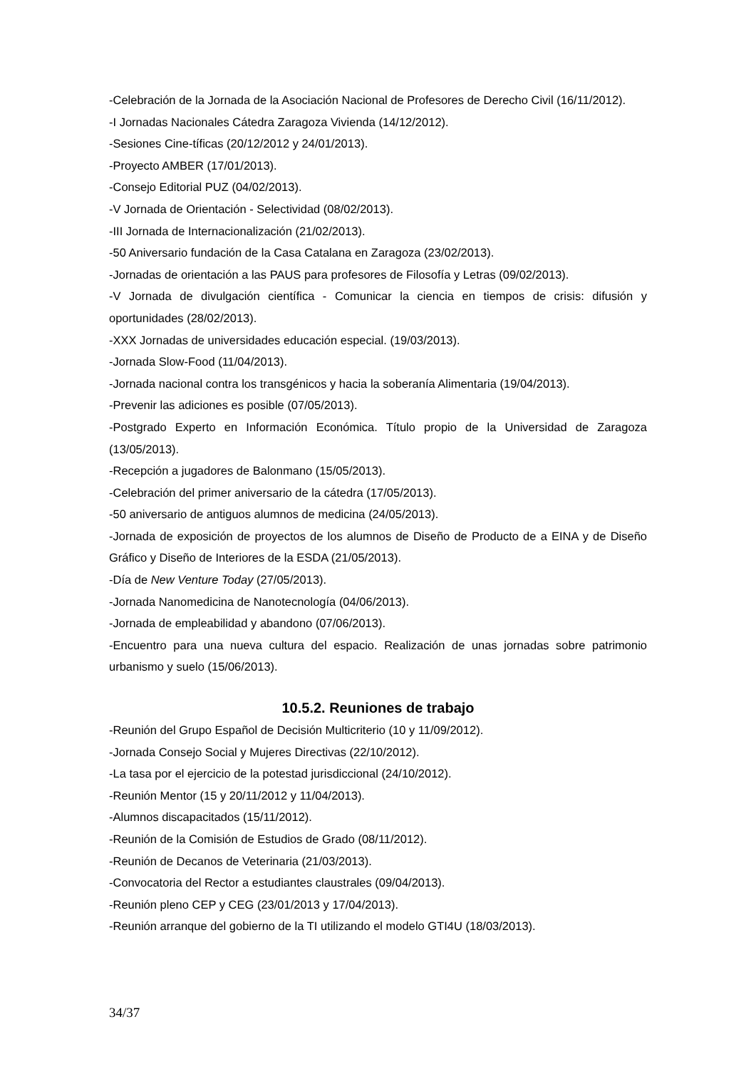-Celebración de la Jornada de la Asociación Nacional de Profesores de Derecho Civil (16/11/2012).
-I Jornadas Nacionales Cátedra Zaragoza Vivienda (14/12/2012).
-Sesiones Cine-tíficas (20/12/2012 y 24/01/2013).
-Proyecto AMBER (17/01/2013).
-Consejo Editorial PUZ (04/02/2013).
-V Jornada de Orientación - Selectividad (08/02/2013).
-III Jornada de Internacionalización (21/02/2013).
-50 Aniversario fundación de la Casa Catalana en Zaragoza (23/02/2013).
-Jornadas de orientación a las PAUS para profesores de Filosofía y Letras (09/02/2013).
-V Jornada de divulgación científica - Comunicar la ciencia en tiempos de crisis: difusión y oportunidades (28/02/2013).
-XXX Jornadas de universidades educación especial. (19/03/2013).
-Jornada Slow-Food (11/04/2013).
-Jornada nacional contra los transgénicos y hacia la soberanía Alimentaria (19/04/2013).
-Prevenir las adiciones es posible (07/05/2013).
-Postgrado Experto en Información Económica. Título propio de la Universidad de Zaragoza (13/05/2013).
-Recepción a jugadores de Balonmano (15/05/2013).
-Celebración del primer aniversario de la cátedra (17/05/2013).
-50 aniversario de antiguos alumnos de medicina (24/05/2013).
-Jornada de exposición de proyectos de los alumnos de Diseño de Producto de a EINA y de Diseño Gráfico y Diseño de Interiores de la ESDA (21/05/2013).
-Día de New Venture Today (27/05/2013).
-Jornada Nanomedicina de Nanotecnología (04/06/2013).
-Jornada de empleabilidad y abandono (07/06/2013).
-Encuentro para una nueva cultura del espacio. Realización de unas jornadas sobre patrimonio urbanismo y suelo (15/06/2013).
10.5.2. Reuniones de trabajo
-Reunión del Grupo Español de Decisión Multicriterio (10 y 11/09/2012).
-Jornada Consejo Social y Mujeres Directivas (22/10/2012).
-La tasa por el ejercicio de la potestad jurisdiccional (24/10/2012).
-Reunión Mentor (15 y 20/11/2012 y 11/04/2013).
-Alumnos discapacitados (15/11/2012).
-Reunión de la Comisión de Estudios de Grado (08/11/2012).
-Reunión de Decanos de Veterinaria (21/03/2013).
-Convocatoria del Rector a estudiantes claustrales (09/04/2013).
-Reunión pleno CEP y CEG (23/01/2013 y 17/04/2013).
-Reunión arranque del gobierno de la TI utilizando el modelo GTI4U (18/03/2013).
34/37